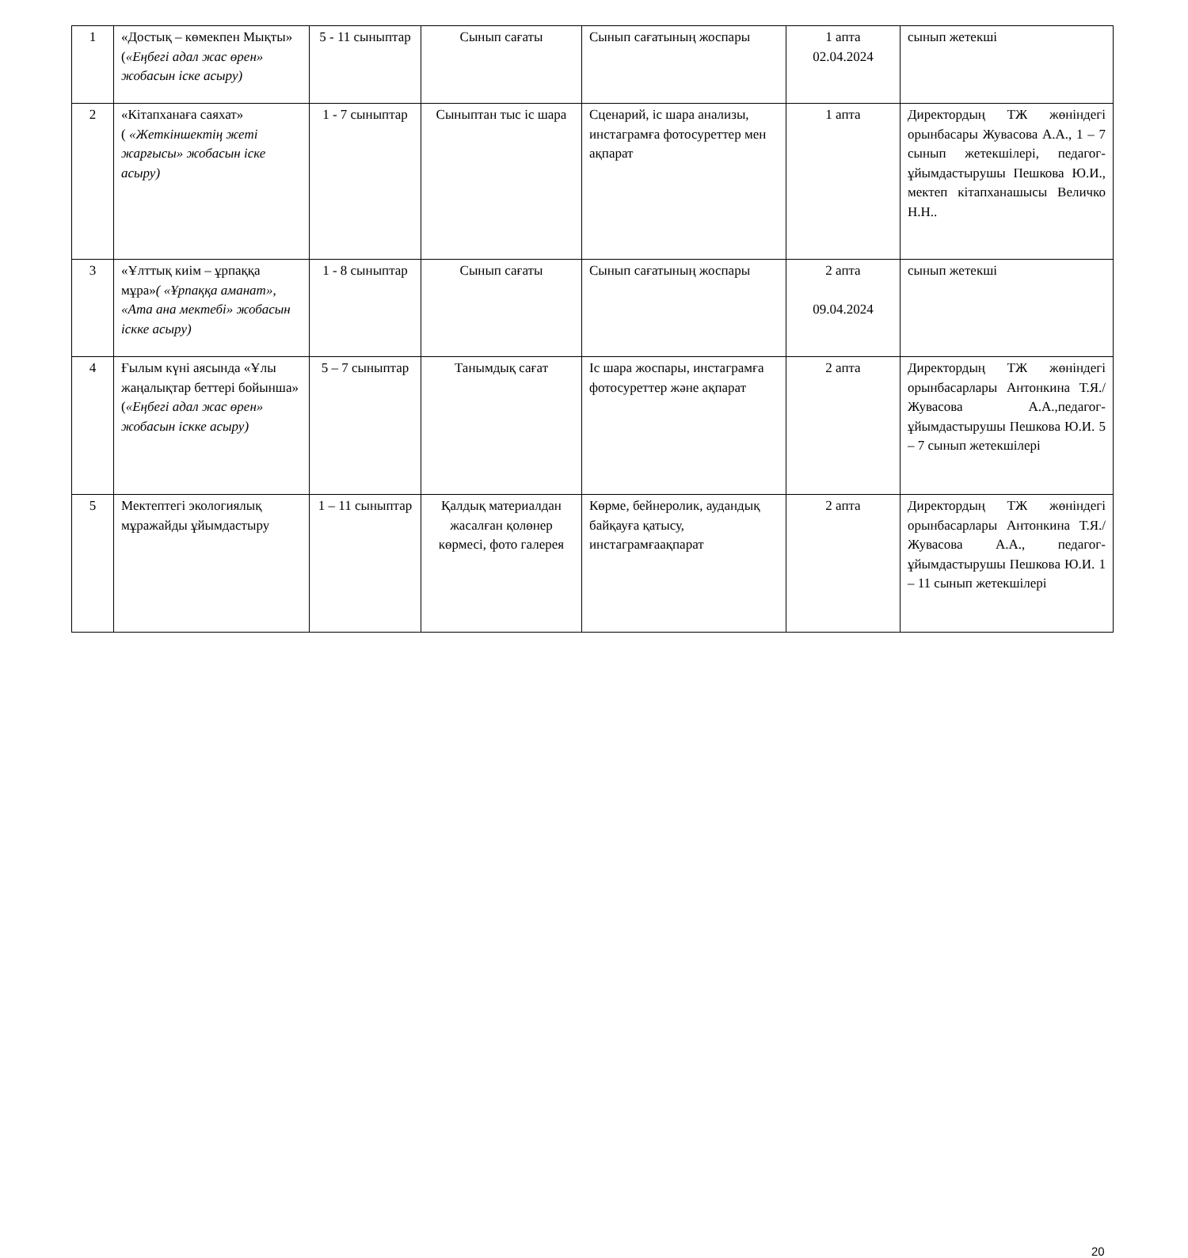| 1 | «Достық – көмекпен Мықты» ( «Еңбегі адал жас өрен» жобасын іске асыру) | 5 - 11 сыныптар | Сынып сағаты | Сынып сағатының жоспары | 1 апта 02.04.2024 | сынып жетекші |
| 2 | «Кітапханаға саяхат» ( «Жеткіншектің жеті жарғысы» жобасын іске асыру) | 1 - 7 сыныптар | Сыныптан тыс іс шара | Сценарий, іс шара анализы, инстаграмға фотосуреттер мен ақпарат | 1 апта | Директордың ТЖ жөніндегі орынбасары Жувасова А.А., 1 – 7 сынып жетекшілері, педагог-ұйымдастырушы Пешкова Ю.И., мектеп кітапханашысы Величко Н.Н.. |
| 3 | «Ұлттық киім – ұрпаққа мұра» ( «Ұрпаққа аманат», «Ата ана мектебі» жобасын іскке асыру) | 1 - 8 сыныптар | Сынып сағаты | Сынып сағатының жоспары | 2 апта 09.04.2024 | сынып жетекші |
| 4 | Ғылым күні аясында «Ұлы жаңалықтар беттері бойынша» ( «Еңбегі адал жас өрен» жобасын іскке асыру) | 5 – 7 сыныптар | Танымдық сағат | Іс шара жоспары, инстаграмға фотосуреттер және ақпарат | 2 апта | Директордың ТЖ жөніндегі орынбасарлары Антонкина Т.Я./ Жувасова А.А.,педагог-ұйымдастырушы Пешкова Ю.И. 5 – 7 сынып жетекшілері |
| 5 | Мектептегі экологиялық мұражайды ұйымдастыру | 1 – 11 сыныптар | Қалдық материалдан жасалған қолөнер көрмесі, фото галерея | Көрме, бейнеролик, аудандық байқауға қатысу, инстаграмғаақпарат | 2 апта | Директордың ТЖ жөніндегі орынбасарлары Антонкина Т.Я./ Жувасова А.А., педагог-ұйымдастырушы Пешкова Ю.И. 1 – 11 сынып жетекшілері |
20